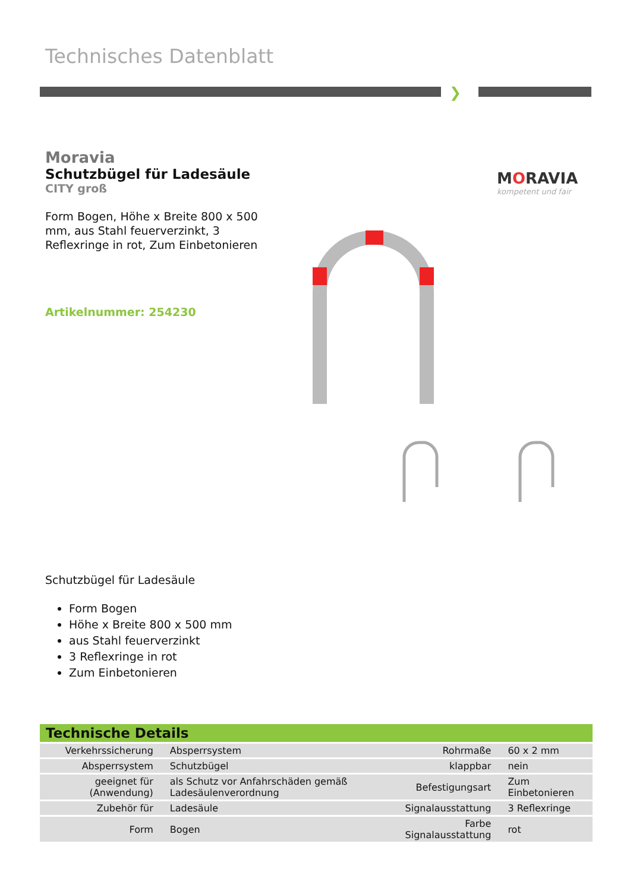Technisches Datenblatt
❯
Moravia
Schutzbügel für Ladesäule
CITY groß
Form Bogen, Höhe x Breite 800 x 500 mm, aus Stahl feuerverzinkt, 3 Reflexringe in rot, Zum Einbetonieren
Artikelnummer: 254230
MORAVIA
kompetent und fair
Schutzbügel für Ladesäule
Form Bogen
Höhe x Breite 800 x 500 mm
aus Stahl feuerverzinkt
3 Reflexringe in rot
Zum Einbetonieren
| Technische Details | | | |
| --- | --- | --- | --- |
| Verkehrssicherung | Absperrsystem | Rohrmaße | 60 x 2 mm |
| Absperrsystem | Schutzbügel | klappbar | nein |
| geeignet für (Anwendung) | als Schutz vor Anfahrschäden gemäß Ladesäulenverordnung | Befestigungsart | Zum Einbetonieren |
| Zubehör für | Ladesäule | Signalausstattung | 3 Reflexringe |
| Form | Bogen | Farbe Signalausstattung | rot |